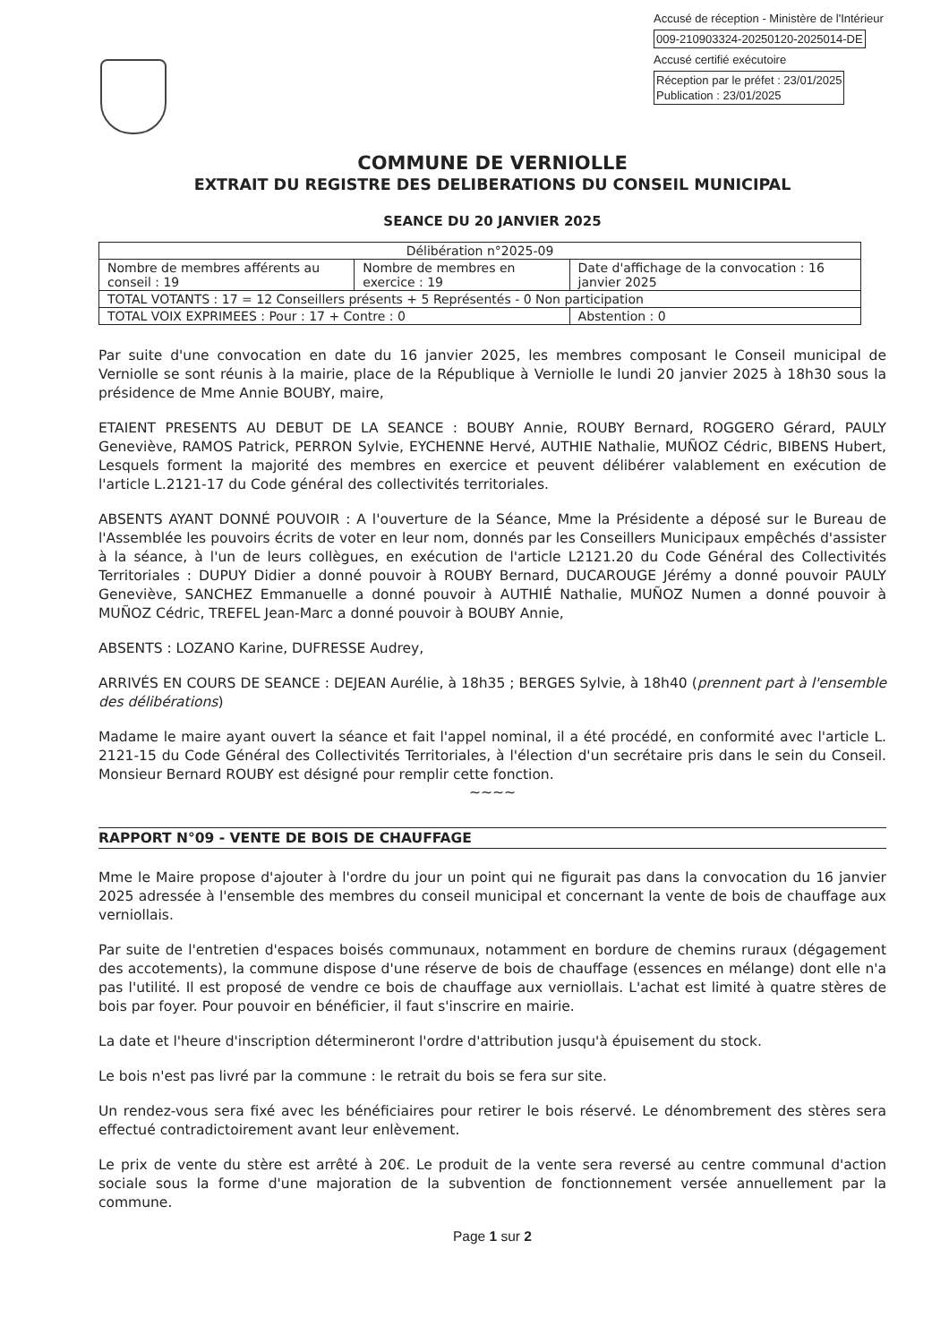Accusé de réception - Ministère de l'Intérieur
009-210903324-20250120-2025014-DE
Accusé certifié exécutoire
Réception par le préfet : 23/01/2025
Publication : 23/01/2025
COMMUNE DE VERNIOLLE
EXTRAIT DU REGISTRE DES DELIBERATIONS DU CONSEIL MUNICIPAL
SEANCE DU 20 JANVIER 2025
| Délibération n°2025-09 | | |
| Nombre de membres afférents au conseil : 19 | Nombre de membres en exercice : 19 | Date d'affichage de la convocation : 16 janvier 2025 |
| TOTAL VOTANTS : 17 = 12 Conseillers présents + 5 Représentés - 0 Non participation | | |
| TOTAL VOIX EXPRIMEES : Pour : 17 + Contre : 0 | | Abstention : 0 |
Par suite d'une convocation en date du 16 janvier 2025, les membres composant le Conseil municipal de Verniolle se sont réunis à la mairie, place de la République à Verniolle le lundi 20 janvier 2025 à 18h30 sous la présidence de Mme Annie BOUBY, maire,
ETAIENT PRESENTS AU DEBUT DE LA SEANCE : BOUBY Annie, ROUBY Bernard, ROGGERO Gérard, PAULY Geneviève, RAMOS Patrick, PERRON Sylvie, EYCHENNE Hervé, AUTHIE Nathalie, MUÑOZ Cédric, BIBENS Hubert, Lesquels forment la majorité des membres en exercice et peuvent délibérer valablement en exécution de l'article L.2121-17 du Code général des collectivités territoriales.
ABSENTS AYANT DONNÉ POUVOIR : A l'ouverture de la Séance, Mme la Présidente a déposé sur le Bureau de l'Assemblée les pouvoirs écrits de voter en leur nom, donnés par les Conseillers Municipaux empêchés d'assister à la séance, à l'un de leurs collègues, en exécution de l'article L2121.20 du Code Général des Collectivités Territoriales : DUPUY Didier a donné pouvoir à ROUBY Bernard, DUCAROUGE Jérémy a donné pouvoir PAULY Geneviève, SANCHEZ Emmanuelle a donné pouvoir à AUTHIÉ Nathalie, MUÑOZ Numen a donné pouvoir à MUÑOZ Cédric, TREFEL Jean-Marc a donné pouvoir à BOUBY Annie,
ABSENTS : LOZANO Karine, DUFRESSE Audrey,
ARRIVÉS EN COURS DE SEANCE : DEJEAN Aurélie, à 18h35 ; BERGES Sylvie, à 18h40 (prennent part à l'ensemble des délibérations)
Madame le maire ayant ouvert la séance et fait l'appel nominal, il a été procédé, en conformité avec l'article L. 2121-15 du Code Général des Collectivités Territoriales, à l'élection d'un secrétaire pris dans le sein du Conseil. Monsieur Bernard ROUBY est désigné pour remplir cette fonction.
~~~~
RAPPORT N°09 - VENTE DE BOIS DE CHAUFFAGE
Mme le Maire propose d'ajouter à l'ordre du jour un point qui ne figurait pas dans la convocation du 16 janvier 2025 adressée à l'ensemble des membres du conseil municipal et concernant la vente de bois de chauffage aux verniollais.
Par suite de l'entretien d'espaces boisés communaux, notamment en bordure de chemins ruraux (dégagement des accotements), la commune dispose d'une réserve de bois de chauffage (essences en mélange) dont elle n'a pas l'utilité. Il est proposé de vendre ce bois de chauffage aux verniollais. L'achat est limité à quatre stères de bois par foyer. Pour pouvoir en bénéficier, il faut s'inscrire en mairie.
La date et l'heure d'inscription détermineront l'ordre d'attribution jusqu'à épuisement du stock.
Le bois n'est pas livré par la commune : le retrait du bois se fera sur site.
Un rendez-vous sera fixé avec les bénéficiaires pour retirer le bois réservé. Le dénombrement des stères sera effectué contradictoirement avant leur enlèvement.
Le prix de vente du stère est arrêté à 20€. Le produit de la vente sera reversé au centre communal d'action sociale sous la forme d'une majoration de la subvention de fonctionnement versée annuellement par la commune.
Page 1 sur 2